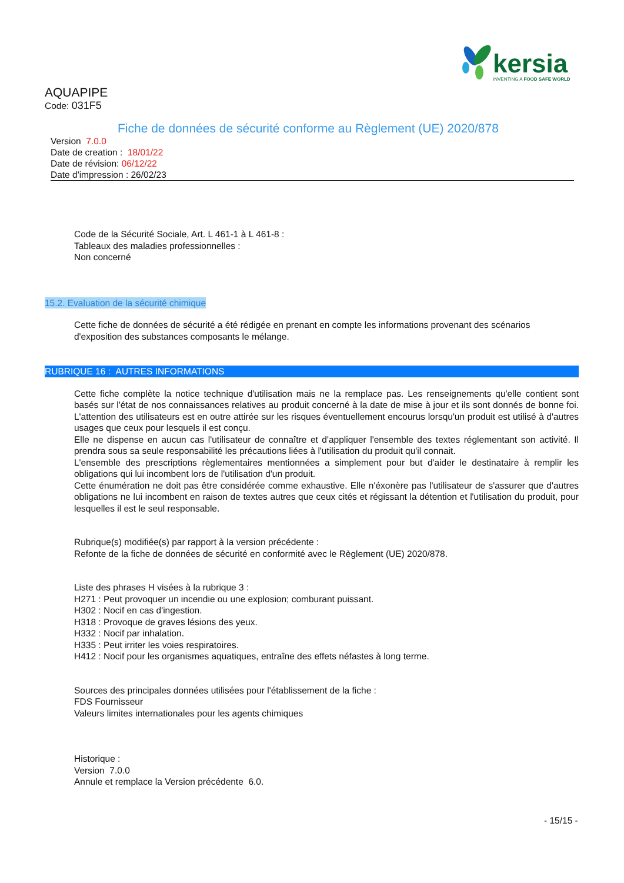kersia INVENTING A FOOD SAFE WORLD
AQUAPIPE
Code: 031F5
Fiche de données de sécurité conforme au Règlement (UE) 2020/878
Version 7.0.0
Date de creation : 18/01/22
Date de révision: 06/12/22
Date d'impression : 26/02/23
Code de la Sécurité Sociale, Art. L 461-1 à L 461-8 :
Tableaux des maladies professionnelles :
Non concerné
15.2. Evaluation de la sécurité chimique
Cette fiche de données de sécurité a été rédigée en prenant en compte les informations provenant des scénarios d'exposition des substances composants le mélange.
RUBRIQUE 16 : AUTRES INFORMATIONS
Cette fiche complète la notice technique d'utilisation mais ne la remplace pas. Les renseignements qu'elle contient sont basés sur l'état de nos connaissances relatives au produit concerné à la date de mise à jour et ils sont donnés de bonne foi. L'attention des utilisateurs est en outre attirée sur les risques éventuellement encourus lorsqu'un produit est utilisé à d'autres usages que ceux pour lesquels il est conçu.
Elle ne dispense en aucun cas l'utilisateur de connaître et d'appliquer l'ensemble des textes réglementant son activité. Il prendra sous sa seule responsabilité les précautions liées à l'utilisation du produit qu'il connait.
L'ensemble des prescriptions règlementaires mentionnées a simplement pour but d'aider le destinataire à remplir les obligations qui lui incombent lors de l'utilisation d'un produit.
Cette énumération ne doit pas être considérée comme exhaustive. Elle n'éxonère pas l'utilisateur de s'assurer que d'autres obligations ne lui incombent en raison de textes autres que ceux cités et régissant la détention et l'utilisation du produit, pour lesquelles il est le seul responsable.
Rubrique(s) modifiée(s) par rapport à la version précédente :
Refonte de la fiche de données de sécurité en conformité avec le Règlement (UE) 2020/878.
Liste des phrases H visées à la rubrique 3 :
H271 : Peut provoquer un incendie ou une explosion; comburant puissant.
H302 : Nocif en cas d'ingestion.
H318 : Provoque de graves lésions des yeux.
H332 : Nocif par inhalation.
H335 : Peut irriter les voies respiratoires.
H412 : Nocif pour les organismes aquatiques, entraîne des effets néfastes à long terme.
Sources des principales données utilisées pour l'établissement de la fiche :
FDS Fournisseur
Valeurs limites internationales pour les agents chimiques
Historique :
Version 7.0.0
Annule et remplace la Version précédente 6.0.
- 15/15 -